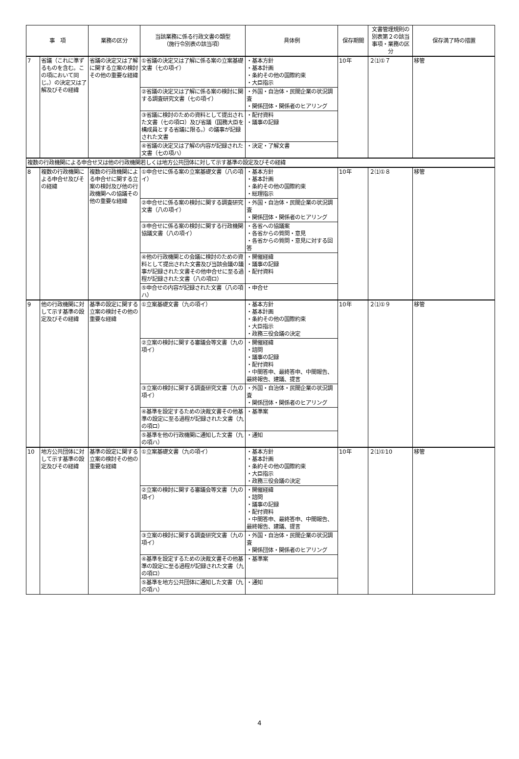| 事 項 | | 業務の区分 | 当該業務に係る行政文書の類型 （施行令別表の該当項） | 具体例 | 保存期間 | 文書管理規則の別表第２の該当事項・業務の区分 | 保存満了時の措置 |
| --- | --- | --- | --- | --- | --- | --- | --- |
| 7 | 省議（これに準ずるものを含む。この項において同じ。）の決定又は了解及びその経緯 | 省議の決定又は了解に関する立案の検討その他の重要な経緯 | ①省議の決定又は了解に係る案の立案基礎文書（七の項イ） | ・基本方針 ・基本計画 ・条約その他の国際約束 ・大臣指示 | 10年 | ２⑴①７ | 移管 |
| | | | ②省議の決定又は了解に係る案の検討に関する調査研究文書（七の項イ） | ・外国・自治体・民間企業の状況調査 ・関係団体・関係者のヒアリング | | | |
| | | | ③省議に検討のための資料として提出された文書（七の項ロ）及び省議（国務大臣を構成員とする省議に限る。）の議事が記録された文書 | ・配付資料 ・議事の記録 | | | |
| | | | ④省議の決定又は了解の内容が記録された文書（七の項ハ） | ・決定・了解文書 | | | |
| 複数の行政機関による申合せ又は他の行政機関若しくは地方公共団体に対して示す基準の設定及びその経緯 | | | | | | | |
| 8 | 複数の行政機関による申合せ及びその経緯 | 複数の行政機関による申合せに関する立案の検討及び他の行政機関への協議その他の重要な経緯 | ①申合せに係る案の立案基礎文書（八の項イ） | ・基本方針 ・基本計画 ・条約その他の国際約束 ・総理指示 | 10年 | ２⑴①８ | 移管 |
| | | | ②申合せに係る案の検討に関する調査研究文書（八の項イ） | ・外国・自治体・民間企業の状況調査 ・関係団体・関係者のヒアリング | | | |
| | | | ③申合せに係る案の検討に関する行政機関協議文書（八の項イ） | ・各省への協議案 ・各省からの質問・意見 ・各省からの質問・意見に対する回答 | | | |
| | | | ④他の行政機関との会議に検討のための資料として提出された文書及び当該会議の議事が記録された文書その他申合せに至る過程が記録された文書（八の項ロ） | ・開催経緯 ・議事の記録 ・配付資料 | | | |
| | | | ⑤申合せの内容が記録された文書（八の項ハ） | ・申合せ | | | |
| 9 | 他の行政機関に対して示す基準の設定及びその経緯 | 基準の設定に関する立案の検討その他の重要な経緯 | ①立案基礎文書（九の項イ） | ・基本方針 ・基本計画 ・条約その他の国際約束 ・大臣指示 ・政務三役会議の決定 | 10年 | ２⑴①９ | 移管 |
| | | | ②立案の検討に関する審議会等文書（九の項イ） | ・開催経緯 ・諮問 ・議事の記録 ・配付資料 ・中間答申、最終答申、中間報告、最終報告、建議、提言 | | | |
| | | | ③立案の検討に関する調査研究文書（九の項イ） | ・外国・自治体・民間企業の状況調査 ・関係団体・関係者のヒアリング | | | |
| | | | ④基準を設定するための決裁文書その他基準の設定に至る過程が記録された文書（九の項ロ） | ・基準案 | | | |
| | | | ⑤基準を他の行政機関に通知した文書（九の項ハ） | ・通知 | | | |
| 10 | 地方公共団体に対して示す基準の設定及びその経緯 | 基準の設定に関する立案の検討その他の重要な経緯 | ①立案基礎文書（九の項イ） | ・基本方針 ・基本計画 ・条約その他の国際約束 ・大臣指示 ・政務三役会議の決定 | 10年 | ２⑴①10 | 移管 |
| | | | ②立案の検討に関する審議会等文書（九の項イ） | ・開催経緯 ・諮問 ・議事の記録 ・配付資料 ・中間答申、最終答申、中間報告、最終報告、建議、提言 | | | |
| | | | ③立案の検討に関する調査研究文書（九の項イ） | ・外国・自治体・民間企業の状況調査 ・関係団体・関係者のヒアリング | | | |
| | | | ④基準を設定するための決裁文書その他基準の設定に至る過程が記録された文書（九の項ロ） | ・基準案 | | | |
| | | | ⑤基準を地方公共団体に通知した文書（九の項ハ） | ・通知 | | | |
4